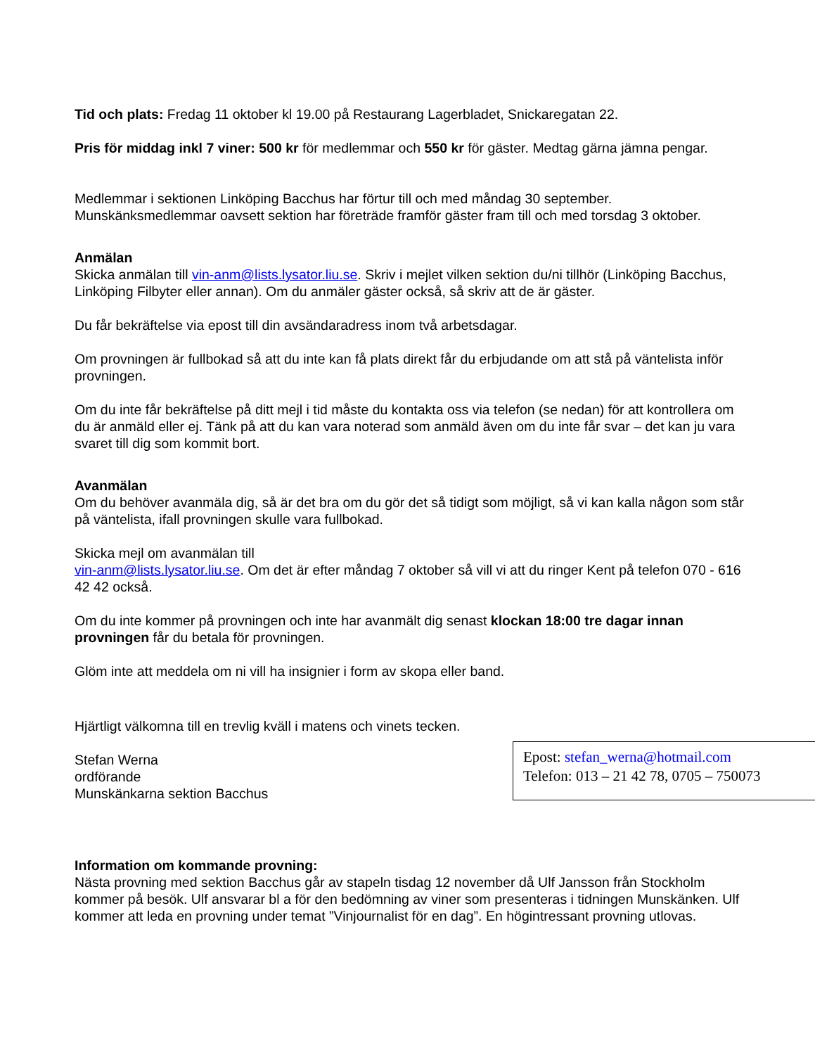Tid och plats: Fredag 11 oktober kl 19.00 på Restaurang Lagerbladet, Snickaregatan 22.
Pris för middag inkl 7 viner: 500 kr för medlemmar och 550 kr för gäster. Medtag gärna jämna pengar.
Medlemmar i sektionen Linköping Bacchus har förtur till och med måndag 30 september. Munskänksmedlemmar oavsett sektion har företräde framför gäster fram till och med torsdag 3 oktober.
Anmälan
Skicka anmälan till vin-anm@lists.lysator.liu.se. Skriv i mejlet vilken sektion du/ni tillhör (Linköping Bacchus, Linköping Filbyter eller annan). Om du anmäler gäster också, så skriv att de är gäster.
Du får bekräftelse via epost till din avsändaradress inom två arbetsdagar.
Om provningen är fullbokad så att du inte kan få plats direkt får du erbjudande om att stå på väntelista inför provningen.
Om du inte får bekräftelse på ditt mejl i tid måste du kontakta oss via telefon (se nedan) för att kontrollera om du är anmäld eller ej. Tänk på att du kan vara noterad som anmäld även om du inte får svar – det kan ju vara svaret till dig som kommit bort.
Avanmälan
Om du behöver avanmäla dig, så är det bra om du gör det så tidigt som möjligt, så vi kan kalla någon som står på väntelista, ifall provningen skulle vara fullbokad.
Skicka mejl om avanmälan till
vin-anm@lists.lysator.liu.se. Om det är efter måndag 7 oktober så vill vi att du ringer Kent på telefon 070 - 616 42 42 också.
Om du inte kommer på provningen och inte har avanmält dig senast klockan 18:00 tre dagar innan provningen får du betala för provningen.
Glöm inte att meddela om ni vill ha insignier i form av skopa eller band.
Hjärtligt välkomna till en trevlig kväll i matens och vinets tecken.
Stefan Werna
ordförande
Munskänkarna sektion Bacchus
Epost: stefan_werna@hotmail.com
Telefon: 013 – 21 42 78, 0705 – 750073
Information om kommande provning:
Nästa provning med sektion Bacchus går av stapeln tisdag 12 november då Ulf Jansson från Stockholm kommer på besök. Ulf ansvarar bl a för den bedömning av viner som presenteras i tidningen Munskänken. Ulf kommer att leda en provning under temat ”Vinjournalist för en dag”. En högintressant provning utlovas.